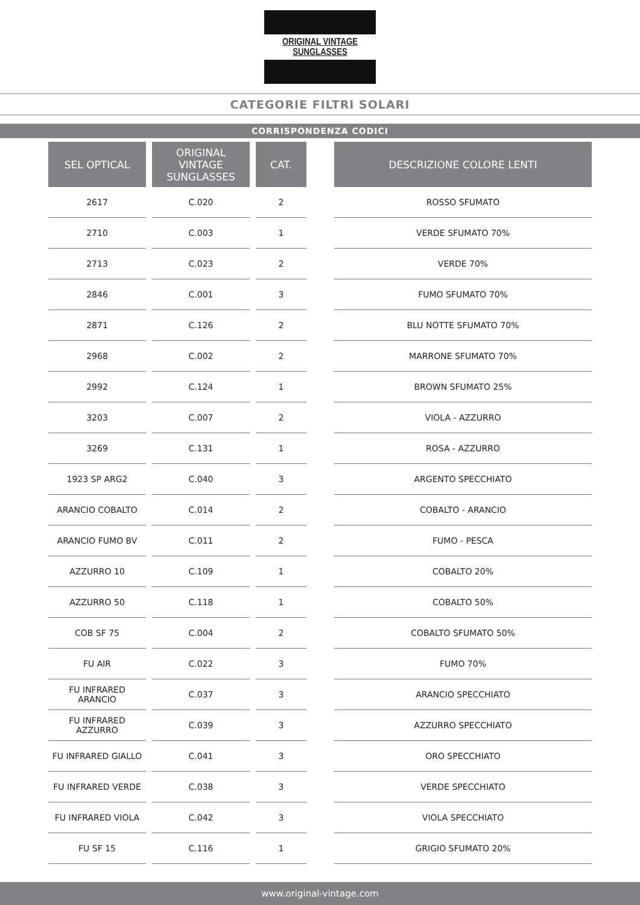ORIGINAL VINTAGE SUNGLASSES
CATEGORIE FILTRI SOLARI
CORRISPONDENZA CODICI
| SEL OPTICAL | ORIGINAL VINTAGE SUNGLASSES | CAT. |
| --- | --- | --- |
| 2617 | C.020 | 2 |
| 2710 | C.003 | 1 |
| 2713 | C.023 | 2 |
| 2846 | C.001 | 3 |
| 2871 | C.126 | 2 |
| 2968 | C.002 | 2 |
| 2992 | C.124 | 1 |
| 3203 | C.007 | 2 |
| 3269 | C.131 | 1 |
| 1923 SP ARG2 | C.040 | 3 |
| ARANCIO COBALTO | C.014 | 2 |
| ARANCIO FUMO BV | C.011 | 2 |
| AZZURRO 10 | C.109 | 1 |
| AZZURRO 50 | C.118 | 1 |
| COB SF 75 | C.004 | 2 |
| FU AIR | C.022 | 3 |
| FU INFRARED ARANCIO | C.037 | 3 |
| FU INFRARED AZZURRO | C.039 | 3 |
| FU INFRARED GIALLO | C.041 | 3 |
| FU INFRARED VERDE | C.038 | 3 |
| FU INFRARED VIOLA | C.042 | 3 |
| FU SF 15 | C.116 | 1 |
| DESCRIZIONE COLORE LENTI |
| --- |
| ROSSO SFUMATO |
| VERDE SFUMATO 70% |
| VERDE 70% |
| FUMO SFUMATO 70% |
| BLU NOTTE SFUMATO 70% |
| MARRONE SFUMATO 70% |
| BROWN SFUMATO 25% |
| VIOLA - AZZURRO |
| ROSA - AZZURRO |
| ARGENTO SPECCHIATO |
| COBALTO - ARANCIO |
| FUMO - PESCA |
| COBALTO 20% |
| COBALTO 50% |
| COBALTO SFUMATO 50% |
| FUMO 70% |
| ARANCIO SPECCHIATO |
| AZZURRO SPECCHIATO |
| ORO SPECCHIATO |
| VERDE SPECCHIATO |
| VIOLA SPECCHIATO |
| GRIGIO SFUMATO 20% |
www.original-vintage.com